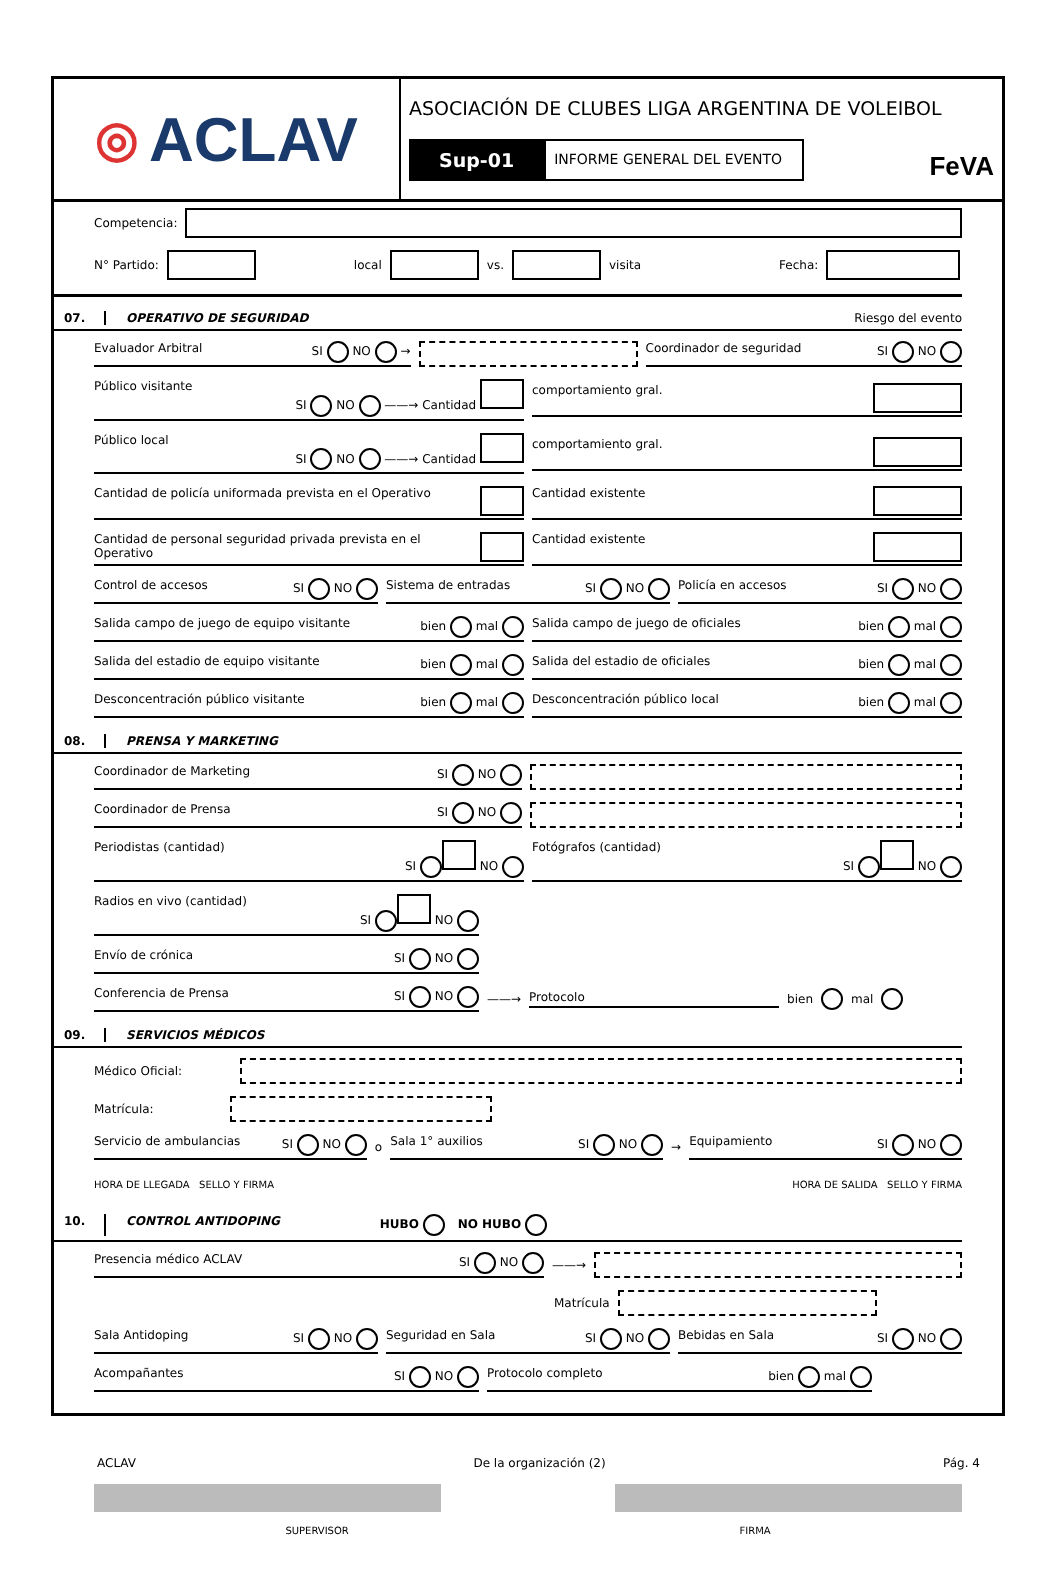◎ ACLAV
ASOCIACIÓN DE CLUBES LIGA ARGENTINA DE VOLEIBOL
Sup-01
INFORME GENERAL DEL EVENTO
FeVA
Competencia:
N° Partido: local vs. visita Fecha:
07. OPERATIVO DE SEGURIDAD Riesgo del evento
Evaluador Arbitral SI NO → Coordinador de seguridad SI NO
Público visitante SI NO ——→ Cantidad comportamiento gral.
Público local SI NO ——→ Cantidad comportamiento gral.
Cantidad de policía uniformada prevista en el Operativo Cantidad existente
Cantidad de personal seguridad privada prevista en el Operativo Cantidad existente
Control de accesos SI NO Sistema de entradas SI NO Policía en accesos SI NO
Salida campo de juego de equipo visitante bien mal Salida campo de juego de oficiales bien mal
Salida del estadio de equipo visitante bien mal Salida del estadio de oficiales bien mal
Desconcentración público visitante bien mal Desconcentración público local bien mal
08. PRENSA Y MARKETING
Coordinador de Marketing SI NO
Coordinador de Prensa SI NO
Periodistas (cantidad) SI NO Fotógrafos (cantidad) SI NO
Radios en vivo (cantidad) SI NO
Envío de crónica SI NO
Conferencia de Prensa SI NO ——→ Protocolo bien mal
09. SERVICIOS MÉDICOS
Médico Oficial:
Matrícula:
Servicio de ambulancias SI NO o Sala 1° auxilios SI NO → Equipamiento SI NO
HORA DE LLEGADA SELLO Y FIRMA HORA DE SALIDA SELLO Y FIRMA
10. CONTROL ANTIDOPING HUBO NO HUBO
Presencia médico ACLAV SI NO ——→
Matrícula
Sala Antidoping SI NO Seguridad en Sala SI NO Bebidas en Sala SI NO
Acompañantes SI NO Protocolo completo bien mal
SUPERVISOR FIRMA
ACLAV De la organización (2) Pág. 4